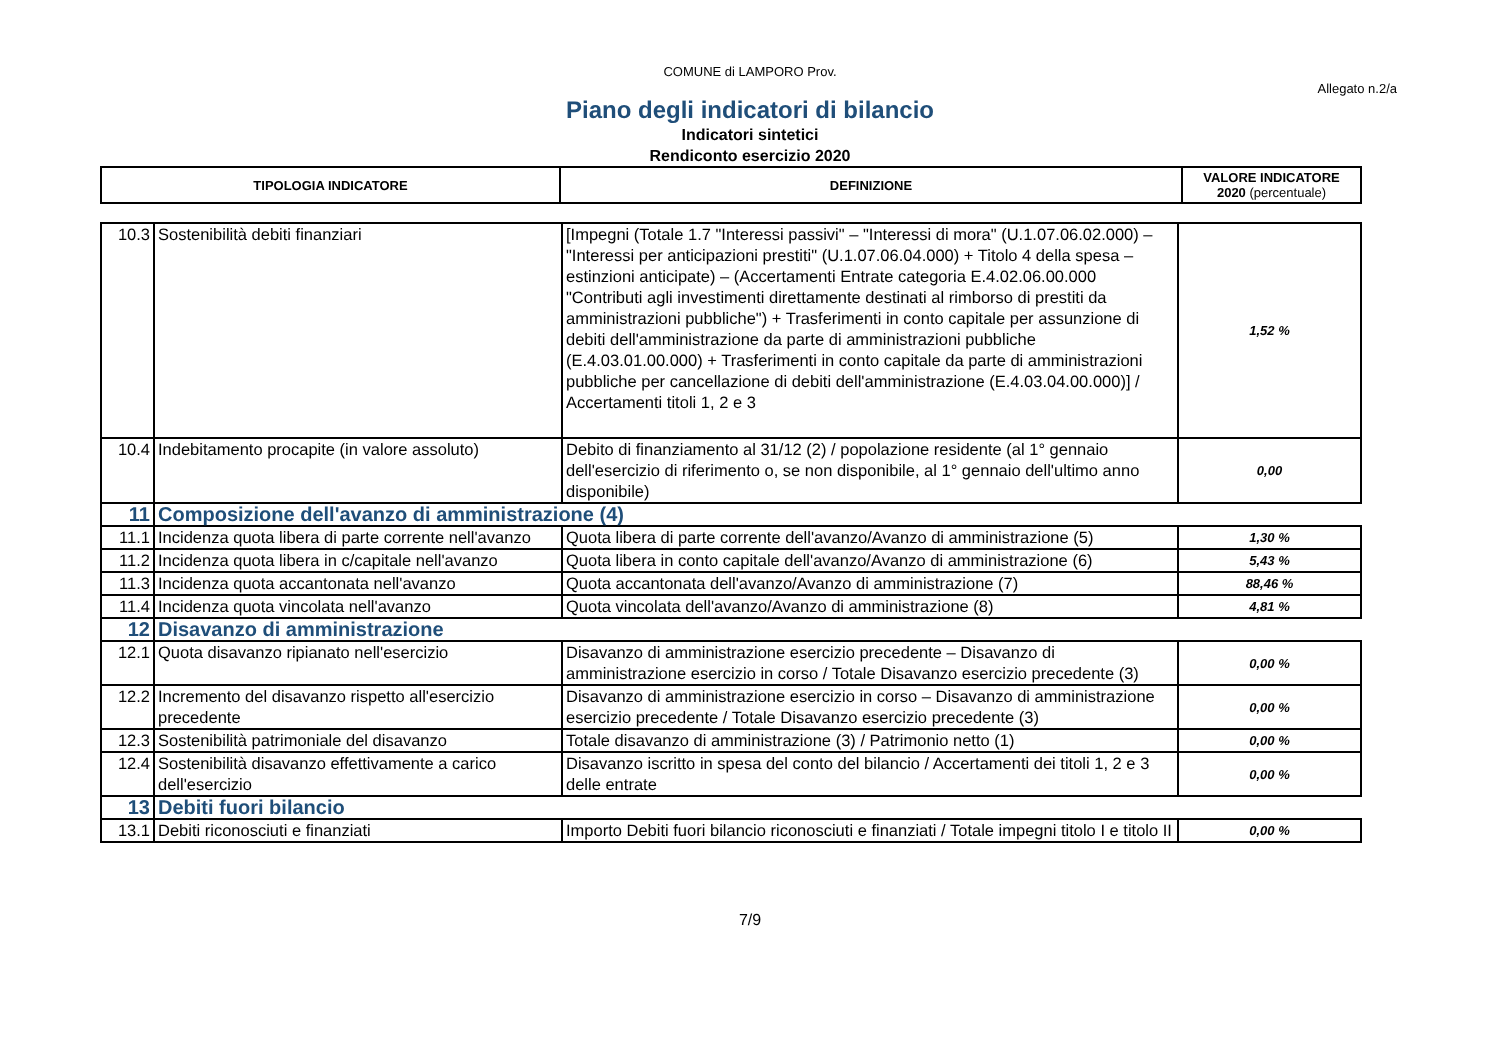COMUNE di LAMPORO Prov.
Allegato n.2/a
Piano degli indicatori di bilancio
Indicatori sintetici
Rendiconto esercizio 2020
| TIPOLOGIA INDICATORE | DEFINIZIONE | VALORE INDICATORE 2020 (percentuale) |
| 10.3 | Sostenibilità debiti finanziari | [Impegni (Totale 1.7 "Interessi passivi" – "Interessi di mora" (U.1.07.06.02.000) – "Interessi per anticipazioni prestiti" (U.1.07.06.04.000) + Titolo 4 della spesa – estinzioni anticipate) – (Accertamenti Entrate categoria E.4.02.06.00.000 "Contributi agli investimenti direttamente destinati al rimborso di prestiti da amministrazioni pubbliche") + Trasferimenti in conto capitale per assunzione di debiti dell'amministrazione da parte di amministrazioni pubbliche (E.4.03.01.00.000) + Trasferimenti in conto capitale da parte di amministrazioni pubbliche per cancellazione di debiti dell'amministrazione (E.4.03.04.00.000)] / Accertamenti titoli 1, 2 e 3 | 1,52 % |
| 10.4 | Indebitamento procapite (in valore assoluto) | Debito di finanziamento al 31/12 (2) / popolazione residente (al 1° gennaio dell'esercizio di riferimento o, se non disponibile, al 1° gennaio dell'ultimo anno disponibile) | 0,00 |
| 11 | Composizione dell'avanzo di amministrazione (4) | | |
| 11.1 | Incidenza quota libera di parte corrente nell'avanzo | Quota libera di parte corrente dell'avanzo/Avanzo di amministrazione (5) | 1,30 % |
| 11.2 | Incidenza quota libera in c/capitale nell'avanzo | Quota libera in conto capitale dell'avanzo/Avanzo di amministrazione (6) | 5,43 % |
| 11.3 | Incidenza quota accantonata nell'avanzo | Quota accantonata dell'avanzo/Avanzo di amministrazione (7) | 88,46 % |
| 11.4 | Incidenza quota vincolata nell'avanzo | Quota vincolata dell'avanzo/Avanzo di amministrazione (8) | 4,81 % |
| 12 | Disavanzo di amministrazione | | |
| 12.1 | Quota disavanzo ripianato nell'esercizio | Disavanzo di amministrazione esercizio precedente – Disavanzo di amministrazione esercizio in corso / Totale Disavanzo esercizio precedente (3) | 0,00 % |
| 12.2 | Incremento del disavanzo rispetto all'esercizio precedente | Disavanzo di amministrazione esercizio in corso – Disavanzo di amministrazione esercizio precedente / Totale Disavanzo esercizio precedente (3) | 0,00 % |
| 12.3 | Sostenibilità patrimoniale del disavanzo | Totale disavanzo di amministrazione (3) / Patrimonio netto (1) | 0,00 % |
| 12.4 | Sostenibilità disavanzo effettivamente a carico dell'esercizio | Disavanzo iscritto in spesa del conto del bilancio / Accertamenti dei titoli 1, 2 e 3 delle entrate | 0,00 % |
| 13 | Debiti fuori bilancio | | |
| 13.1 | Debiti riconosciuti e finanziati | Importo Debiti fuori bilancio riconosciuti e finanziati / Totale impegni titolo I e titolo II | 0,00 % |
7/9